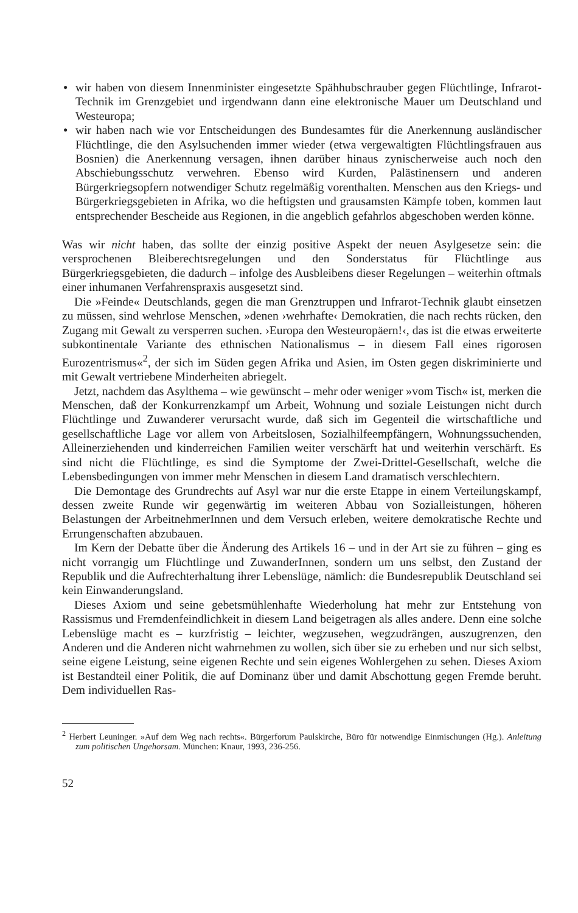● wir haben von diesem Innenminister eingesetzte Spähhubschrauber gegen Flüchtlinge, Infrarot-Technik im Grenzgebiet und irgendwann dann eine elektronische Mauer um Deutschland und Westeuropa;
● wir haben nach wie vor Entscheidungen des Bundesamtes für die Anerkennung ausländischer Flüchtlinge, die den Asylsuchenden immer wieder (etwa vergewaltigten Flüchtlingsfrauen aus Bosnien) die Anerkennung versagen, ihnen darüber hinaus zynischerweise auch noch den Abschiebungsschutz verwehren. Ebenso wird Kurden, Palästinensern und anderen Bürgerkriegsopfern notwendiger Schutz regelmäßig vorenthalten. Menschen aus den Kriegs- und Bürgerkriegsgebieten in Afrika, wo die heftigsten und grausamsten Kämpfe toben, kommen laut entsprechender Bescheide aus Regionen, in die angeblich gefahrlos abgeschoben werden könne.
Was wir nicht haben, das sollte der einzig positive Aspekt der neuen Asylgesetze sein: die versprochenen Bleiberechtsregelungen und den Sonderstatus für Flüchtlinge aus Bürgerkriegsgebieten, die dadurch – infolge des Ausbleibens dieser Regelungen – weiterhin oftmals einer inhumanen Verfahrenspraxis ausgesetzt sind.
Die »Feinde« Deutschlands, gegen die man Grenztruppen und Infrarot-Technik glaubt einsetzen zu müssen, sind wehrlose Menschen, »denen ›wehrhafte‹ Demokratien, die nach rechts rücken, den Zugang mit Gewalt zu versperren suchen. ›Europa den Westeuropäern!‹, das ist die etwas erweiterte subkontinentale Variante des ethnischen Nationalismus – in diesem Fall eines rigorosen Eurozentrismus«<sup>2</sup>, der sich im Süden gegen Afrika und Asien, im Osten gegen diskriminierte und mit Gewalt vertriebene Minderheiten abriegelt.
Jetzt, nachdem das Asylthema – wie gewünscht – mehr oder weniger »vom Tisch« ist, merken die Menschen, daß der Konkurrenzkampf um Arbeit, Wohnung und soziale Leistungen nicht durch Flüchtlinge und Zuwanderer verursacht wurde, daß sich im Gegenteil die wirtschaftliche und gesellschaftliche Lage vor allem von Arbeitslosen, Sozialhilfeempfängern, Wohnungssuchenden, Alleinerziehenden und kinderreichen Familien weiter verschärft hat und weiterhin verschärft. Es sind nicht die Flüchtlinge, es sind die Symptome der Zwei-Drittel-Gesellschaft, welche die Lebensbedingungen von immer mehr Menschen in diesem Land dramatisch verschlechtern.
Die Demontage des Grundrechts auf Asyl war nur die erste Etappe in einem Verteilungskampf, dessen zweite Runde wir gegenwärtig im weiteren Abbau von Sozialleistungen, höheren Belastungen der ArbeitnehmerInnen und dem Versuch erleben, weitere demokratische Rechte und Errungenschaften abzubauen.
Im Kern der Debatte über die Änderung des Artikels 16 – und in der Art sie zu führen – ging es nicht vorrangig um Flüchtlinge und ZuwanderInnen, sondern um uns selbst, den Zustand der Republik und die Aufrechterhaltung ihrer Lebenslüge, nämlich: die Bundesrepublik Deutschland sei kein Einwanderungsland.
Dieses Axiom und seine gebetsmühlenhafte Wiederholung hat mehr zur Entstehung von Rassismus und Fremdenfeindlichkeit in diesem Land beigetragen als alles andere. Denn eine solche Lebenslüge macht es – kurzfristig – leichter, wegzusehen, wegzudrängen, auszugrenzen, den Anderen und die Anderen nicht wahrnehmen zu wollen, sich über sie zu erheben und nur sich selbst, seine eigene Leistung, seine eigenen Rechte und sein eigenes Wohlergehen zu sehen. Dieses Axiom ist Bestandteil einer Politik, die auf Dominanz über und damit Abschottung gegen Fremde beruht. Dem individuellen Ras-
<sup>2</sup> Herbert Leuninger. »Auf dem Weg nach rechts«. Bürgerforum Paulskirche, Büro für notwendige Einmischungen (Hg.). Anleitung zum politischen Ungehorsam. München: Knaur, 1993, 236-256.
52